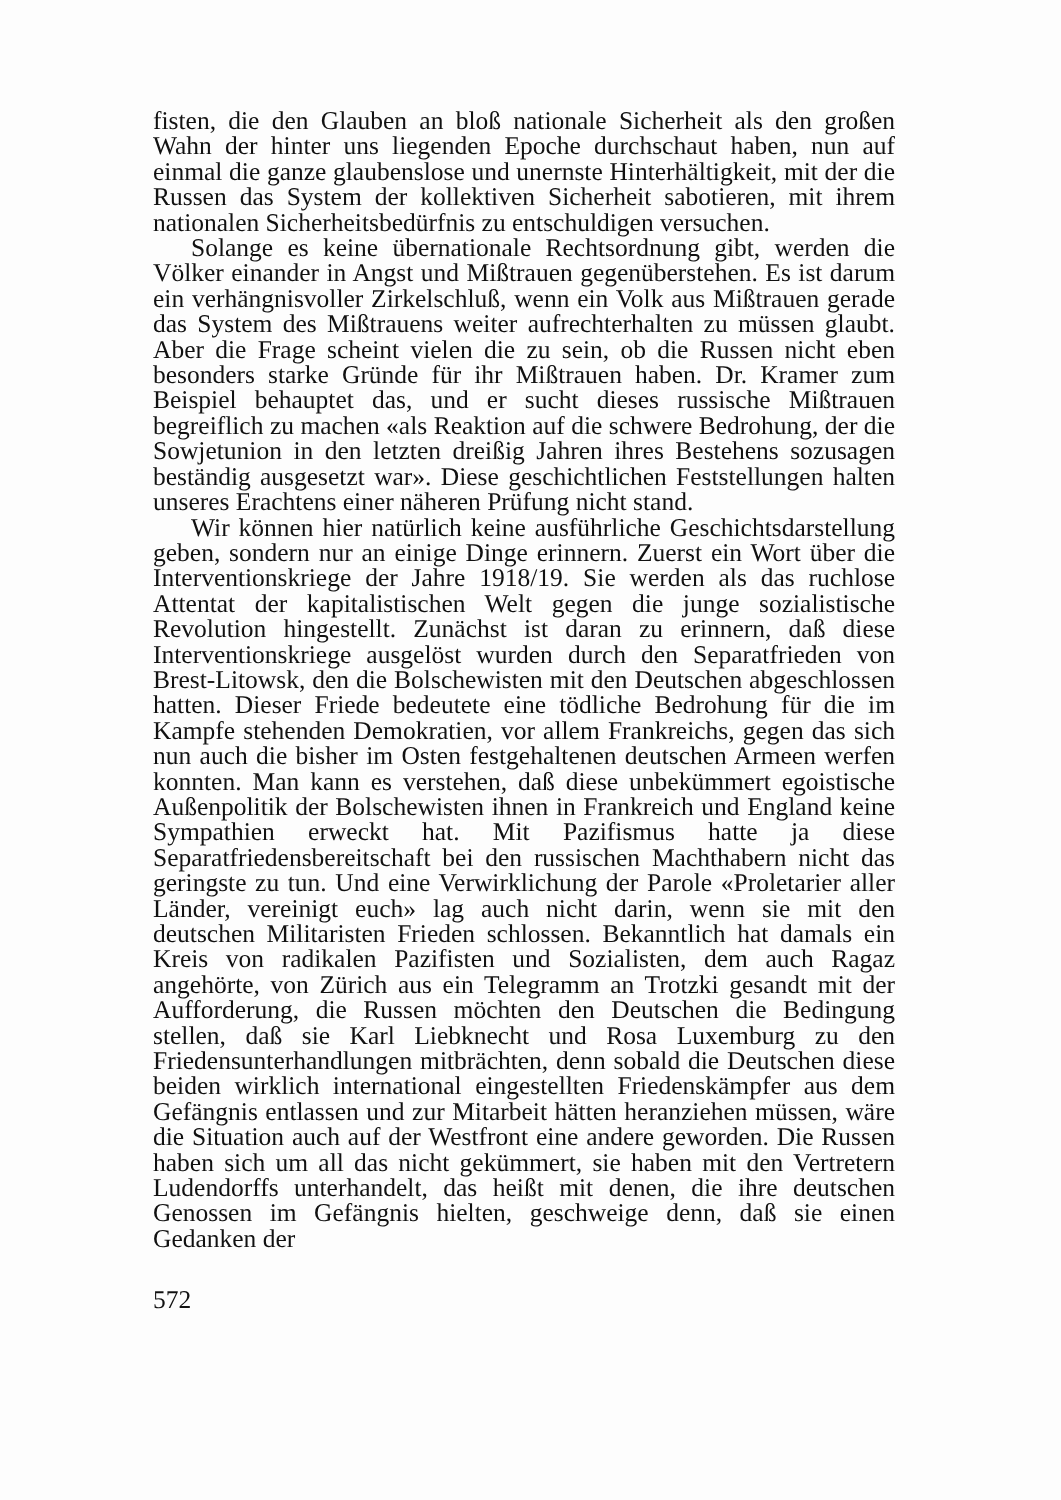fisten, die den Glauben an bloß nationale Sicherheit als den großen Wahn der hinter uns liegenden Epoche durchschaut haben, nun auf einmal die ganze glaubenslose und unernste Hinterhältigkeit, mit der die Russen das System der kollektiven Sicherheit sabotieren, mit ihrem nationalen Sicherheitsbedürfnis zu entschuldigen versuchen.
Solange es keine übernationale Rechtsordnung gibt, werden die Völker einander in Angst und Mißtrauen gegenüberstehen. Es ist darum ein verhängnisvoller Zirkelschluß, wenn ein Volk aus Mißtrauen gerade das System des Mißtrauens weiter aufrechterhalten zu müssen glaubt. Aber die Frage scheint vielen die zu sein, ob die Russen nicht eben besonders starke Gründe für ihr Mißtrauen haben. Dr. Kramer zum Beispiel behauptet das, und er sucht dieses russische Mißtrauen begreiflich zu machen «als Reaktion auf die schwere Bedrohung, der die Sowjetunion in den letzten dreißig Jahren ihres Bestehens sozusagen beständig ausgesetzt war». Diese geschichtlichen Feststellungen halten unseres Erachtens einer näheren Prüfung nicht stand.
Wir können hier natürlich keine ausführliche Geschichtsdarstellung geben, sondern nur an einige Dinge erinnern. Zuerst ein Wort über die Interventionskriege der Jahre 1918/19. Sie werden als das ruchlose Attentat der kapitalistischen Welt gegen die junge sozialistische Revolution hingestellt. Zunächst ist daran zu erinnern, daß diese Interventionskriege ausgelöst wurden durch den Separatfrieden von Brest-Litowsk, den die Bolschewisten mit den Deutschen abgeschlossen hatten. Dieser Friede bedeutete eine tödliche Bedrohung für die im Kampfe stehenden Demokratien, vor allem Frankreichs, gegen das sich nun auch die bisher im Osten festgehaltenen deutschen Armeen werfen konnten. Man kann es verstehen, daß diese unbekümmert egoistische Außenpolitik der Bolschewisten ihnen in Frankreich und England keine Sympathien erweckt hat. Mit Pazifismus hatte ja diese Separatfriedensbereitschaft bei den russischen Machthabern nicht das geringste zu tun. Und eine Verwirklichung der Parole «Proletarier aller Länder, vereinigt euch» lag auch nicht darin, wenn sie mit den deutschen Militaristen Frieden schlossen. Bekanntlich hat damals ein Kreis von radikalen Pazifisten und Sozialisten, dem auch Ragaz angehörte, von Zürich aus ein Telegramm an Trotzki gesandt mit der Aufforderung, die Russen möchten den Deutschen die Bedingung stellen, daß sie Karl Liebknecht und Rosa Luxemburg zu den Friedensunterhandlungen mitbrächten, denn sobald die Deutschen diese beiden wirklich international eingestellten Friedenskämpfer aus dem Gefängnis entlassen und zur Mitarbeit hätten heranziehen müssen, wäre die Situation auch auf der Westfront eine andere geworden. Die Russen haben sich um all das nicht gekümmert, sie haben mit den Vertretern Ludendorffs unterhandelt, das heißt mit denen, die ihre deutschen Genossen im Gefängnis hielten, geschweige denn, daß sie einen Gedanken der
572